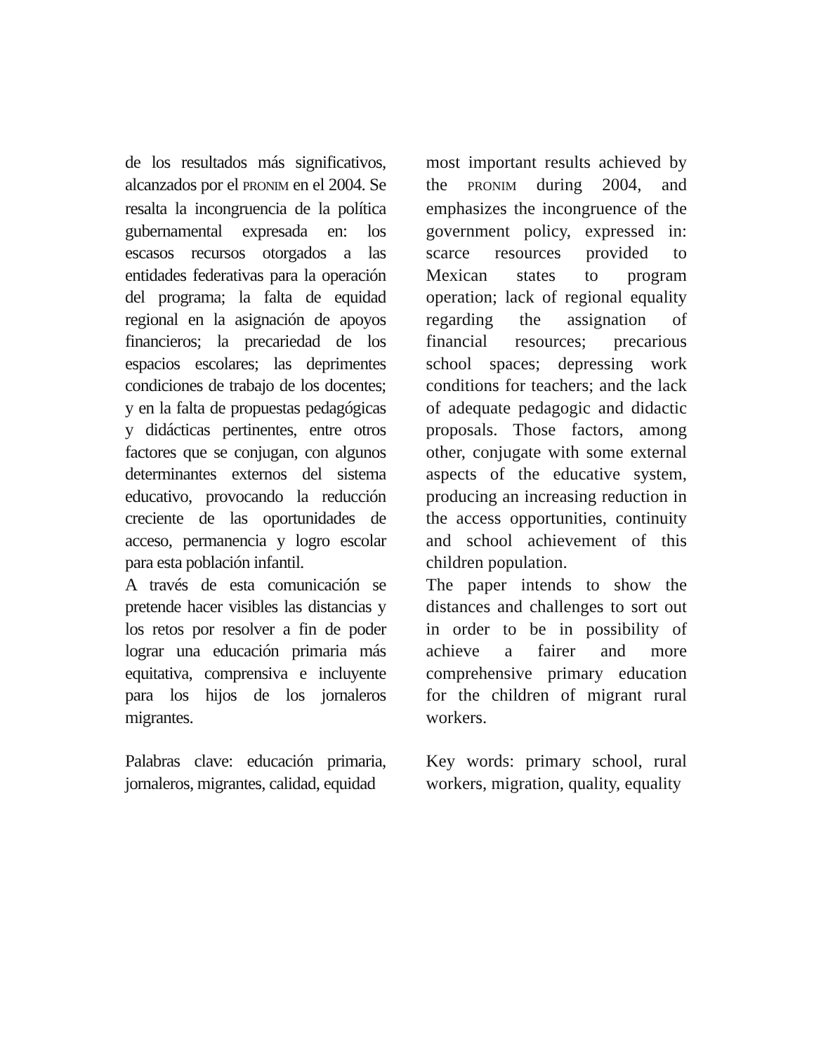de los resultados más significativos, alcanzados por el PRONIM en el 2004. Se resalta la incongruencia de la política gubernamental expresada en: los escasos recursos otorgados a las entidades federativas para la operación del programa; la falta de equidad regional en la asignación de apoyos financieros; la precariedad de los espacios escolares; las deprimentes condiciones de trabajo de los docentes; y en la falta de propuestas pedagógicas y didácticas pertinentes, entre otros factores que se conjugan, con algunos determinantes externos del sistema educativo, provocando la reducción creciente de las oportunidades de acceso, permanencia y logro escolar para esta población infantil.
A través de esta comunicación se pretende hacer visibles las distancias y los retos por resolver a fin de poder lograr una educación primaria más equitativa, comprensiva e incluyente para los hijos de los jornaleros migrantes.
Palabras clave: educación primaria, jornaleros, migrantes, calidad, equidad
most important results achieved by the PRONIM during 2004, and emphasizes the incongruence of the government policy, expressed in: scarce resources provided to Mexican states to program operation; lack of regional equality regarding the assignation of financial resources; precarious school spaces; depressing work conditions for teachers; and the lack of adequate pedagogic and didactic proposals. Those factors, among other, conjugate with some external aspects of the educative system, producing an increasing reduction in the access opportunities, continuity and school achievement of this children population.
The paper intends to show the distances and challenges to sort out in order to be in possibility of achieve a fairer and more comprehensive primary education for the children of migrant rural workers.
Key words: primary school, rural workers, migration, quality, equality